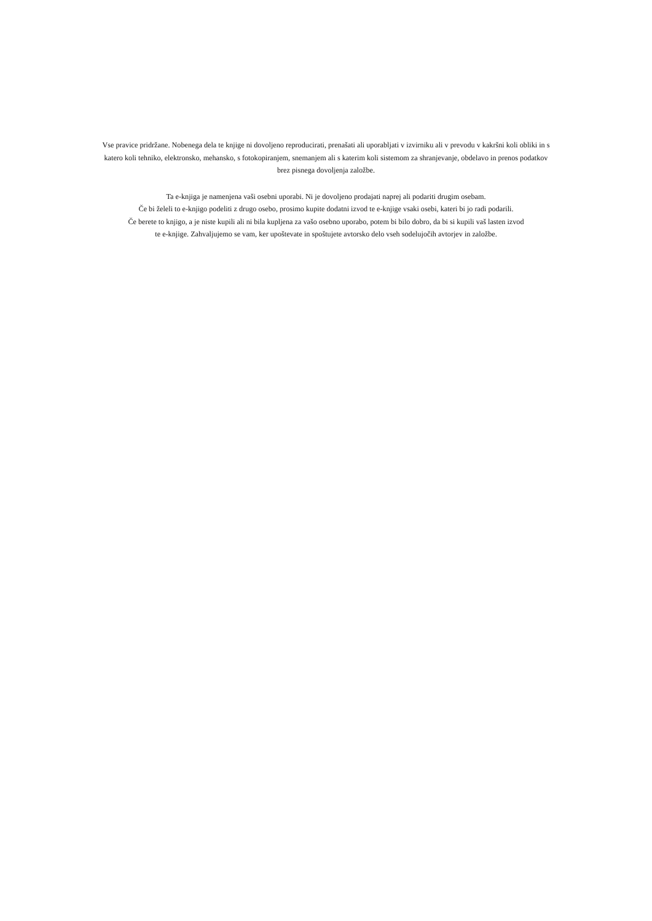Vse pravice pridržane. Nobenega dela te knjige ni dovoljeno reproducirati, prenašati ali uporabljati v izvirniku ali v prevodu v kakršni koli obliki in s
katero koli tehniko, elektronsko, mehansko, s fotokopiranjem, snemanjem ali s katerim koli sistemom za shranjevanje, obdelavo in prenos podatkov
brez pisnega dovoljenja založbe.
Ta e-knjiga je namenjena vaši osebni uporabi. Ni je dovoljeno prodajati naprej ali podariti drugim osebam.
Če bi želeli to e-knjigo podeliti z drugo osebo, prosimo kupite dodatni izvod te e-knjige vsaki osebi, kateri bi jo radi podarili.
Če berete to knjigo, a je niste kupili ali ni bila kupljena za vašo osebno uporabo, potem bi bilo dobro, da bi si kupili vaš lasten izvod
te e-knjige. Zahvaljujemo se vam, ker upoštevate in spoštujete avtorsko delo vseh sodelujočih avtorjev in založbe.